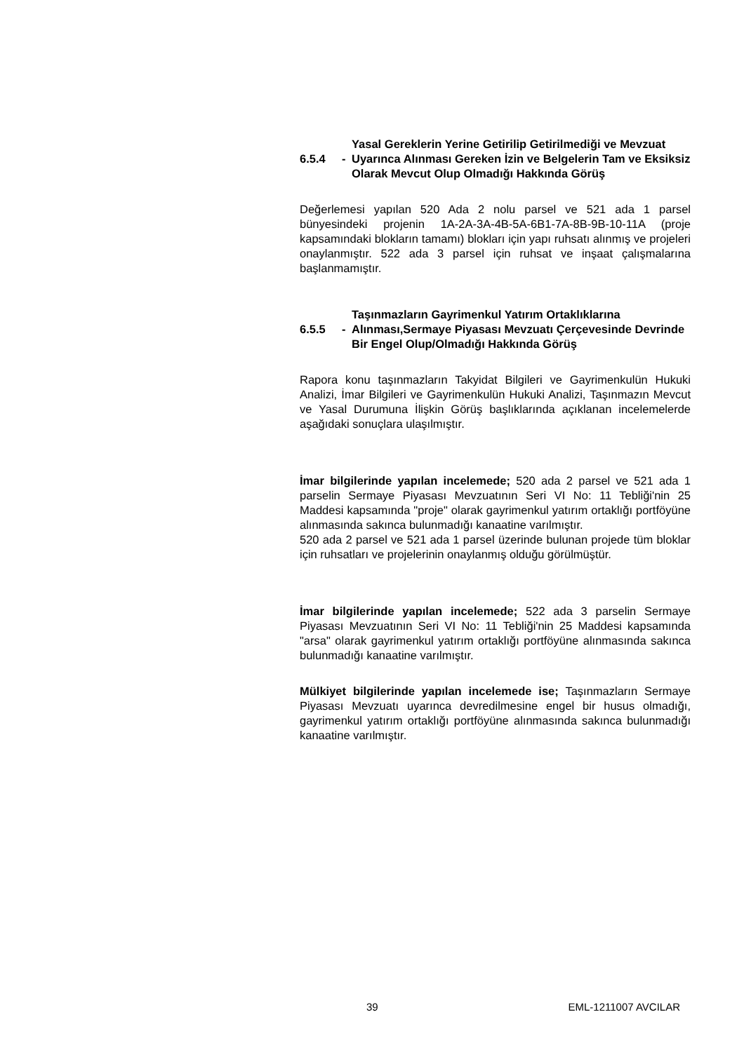6.5.4 - Yasal Gereklerin Yerine Getirilip Getirilmediği ve Mevzuat Uyarınca Alınması Gereken İzin ve Belgelerin Tam ve Eksiksiz Olarak Mevcut Olup Olmadığı Hakkında Görüş
Değerlemesi yapılan 520 Ada 2 nolu parsel ve 521 ada 1 parsel bünyesindeki projenin 1A-2A-3A-4B-5A-6B1-7A-8B-9B-10-11A (proje kapsamındaki blokların tamamı) blokları için yapı ruhsatı alınmış ve projeleri onaylanmıştır. 522 ada 3 parsel için ruhsat ve inşaat çalışmalarına başlanmamıştır.
6.5.5 - Taşınmazların Gayrimenkul Yatırım Ortaklıklarına Alınması,Sermaye Piyasası Mevzuatı Çerçevesinde Devrinde Bir Engel Olup/Olmadığı Hakkında Görüş
Rapora konu taşınmazların Takyidat Bilgileri ve Gayrimenkulün Hukuki Analizi, İmar Bilgileri ve Gayrimenkulün Hukuki Analizi, Taşınmazın Mevcut ve Yasal Durumuna İlişkin Görüş başlıklarında açıklanan incelemelerde aşağıdaki sonuçlara ulaşılmıştır.
İmar bilgilerinde yapılan incelemede; 520 ada 2 parsel ve 521 ada 1 parselin Sermaye Piyasası Mevzuatının Seri VI No: 11 Tebliği'nin 25 Maddesi kapsamında "proje" olarak gayrimenkul yatırım ortaklığı portföyüne alınmasında sakınca bulunmadığı kanaatine varılmıştır.
520 ada 2 parsel ve 521 ada 1 parsel üzerinde bulunan projede tüm bloklar için ruhsatları ve projelerinin onaylanmış olduğu görülmüştür.
İmar bilgilerinde yapılan incelemede; 522 ada 3 parselin Sermaye Piyasası Mevzuatının Seri VI No: 11 Tebliği'nin 25 Maddesi kapsamında "arsa" olarak gayrimenkul yatırım ortaklığı portföyüne alınmasında sakınca bulunmadığı kanaatine varılmıştır.
Mülkiyet bilgilerinde yapılan incelemede ise; Taşınmazların Sermaye Piyasası Mevzuatı uyarınca devredilmesine engel bir husus olmadığı, gayrimenkul yatırım ortaklığı portföyüne alınmasında sakınca bulunmadığı kanaatine varılmıştır.
39 EML-1211007 AVCILAR